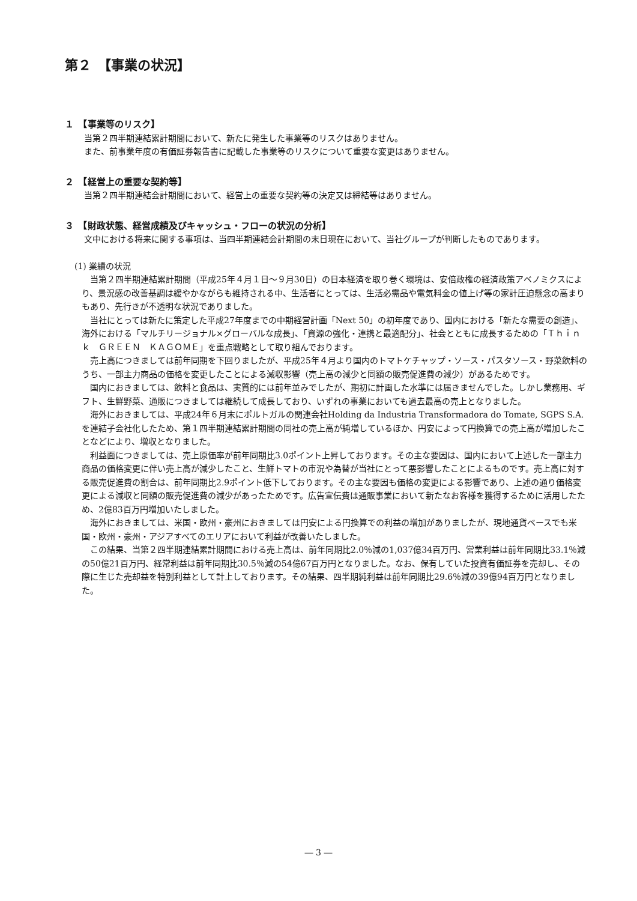第２　【事業の状況】
１　【事業等のリスク】
当第２四半期連結累計期間において、新たに発生した事業等のリスクはありません。
また、前事業年度の有価証券報告書に記載した事業等のリスクについて重要な変更はありません。
２　【経営上の重要な契約等】
当第２四半期連結会計期間において、経営上の重要な契約等の決定又は締結等はありません。
３　【財政状態、経営成績及びキャッシュ・フローの状況の分析】
文中における将来に関する事項は、当四半期連結会計期間の末日現在において、当社グループが判断したものであります。
(1) 業績の状況
当第２四半期連結累計期間（平成25年４月１日～９月30日）の日本経済を取り巻く環境は、安倍政権の経済政策アベノミクスにより、景況感の改善基調は緩やかながらも維持される中、生活者にとっては、生活必需品や電気料金の値上げ等の家計圧迫懸念の高まりもあり、先行きが不透明な状況でありました。
当社にとっては新たに策定した平成27年度までの中期経営計画「Next 50」の初年度であり、国内における「新たな需要の創造」、海外における「マルチリージョナル×グローバルな成長」、「資源の強化・連携と最適配分」、社会とともに成長するための「Ｔｈｉｎｋ　ＧＲＥＥＮ　ＫＡＧＯＭＥ」を重点戦略として取り組んでおります。
売上高につきましては前年同期を下回りましたが、平成25年４月より国内のトマトケチャップ・ソース・パスタソース・野菜飲料のうち、一部主力商品の価格を変更したことによる減収影響（売上高の減少と同額の販売促進費の減少）があるためです。
国内におきましては、飲料と食品は、実質的には前年並みでしたが、期初に計画した水準には届きませんでした。しかし業務用、ギフト、生鮮野菜、通販につきましては継続して成長しており、いずれの事業においても過去最高の売上となりました。
海外におきましては、平成24年６月末にポルトガルの関連会社Holding da Industria Transformadora do Tomate, SGPS S.A.を連結子会社化したため、第１四半期連結累計期間の同社の売上高が純増しているほか、円安によって円換算での売上高が増加したことなどにより、増収となりました。
利益面につきましては、売上原価率が前年同期比3.0ポイント上昇しております。その主な要因は、国内において上述した一部主力商品の価格変更に伴い売上高が減少したこと、生鮮トマトの市況や為替が当社にとって悪影響したことによるものです。売上高に対する販売促進費の割合は、前年同期比2.9ポイント低下しております。その主な要因も価格の変更による影響であり、上述の通り価格変更による減収と同額の販売促進費の減少があったためです。広告宣伝費は通販事業において新たなお客様を獲得するために活用したため、2億83百万円増加いたしました。
海外におきましては、米国・欧州・豪州におきましては円安による円換算での利益の増加がありましたが、現地通貨ベースでも米国・欧州・豪州・アジアすべてのエリアにおいて利益が改善いたしました。
この結果、当第２四半期連結累計期間における売上高は、前年同期比2.0％減の1,037億34百万円、営業利益は前年同期比33.1％減の50億21百万円、経常利益は前年同期比30.5％減の54億67百万円となりました。なお、保有していた投資有価証券を売却し、その際に生じた売却益を特別利益として計上しております。その結果、四半期純利益は前年同期比29.6％減の39億94百万円となりました。
― 3 ―